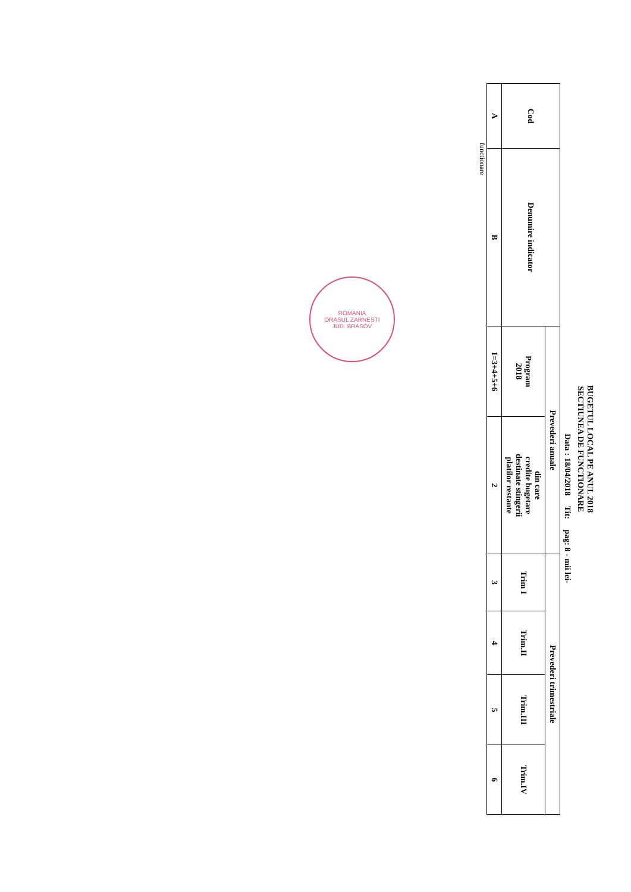BUGETUL LOCAL PE ANUL 2018
SECTIUNEA DE FUNCTIONARE
Data : 18/04/2018 Tit: pag: 8 - mii lei-
| Cod | Denumire indicator | Prevederi anuale | | Prevederi trimestriale | | | |
| --- | --- | --- | --- | --- | --- | --- | --- |
| | | Program 2018 | din care credite bugetare destinate stingerii platilor restante | Trim I | Trim.II | Trim.III | Trim.IV |
| A | B | 1=3+4+5+6 | 2 | 3 | 4 | 5 | 6 |
functionare
ROMANIA
ORASUL ZARNESTI
JUD. BRASOV